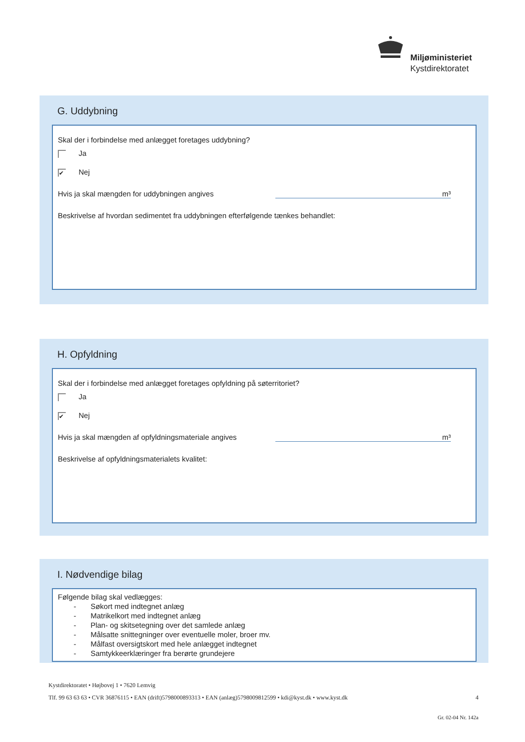Miljøministeriet
Kystdirektoratet
G. Uddybning
Skal der i forbindelse med anlægget foretages uddybning?
Ja
✔ Nej
Hvis ja skal mængden for uddybningen angives m³
Beskrivelse af hvordan sedimentet fra uddybningen efterfølgende tænkes behandlet:
H. Opfyldning
Skal der i forbindelse med anlægget foretages opfyldning på søterritoriet?
Ja
✔ Nej
Hvis ja skal mængden af opfyldningsmateriale angives m³
Beskrivelse af opfyldningsmaterialets kvalitet:
I. Nødvendige bilag
Følgende bilag skal vedlægges:
- Søkort med indtegnet anlæg
- Matrikelkort med indtegnet anlæg
- Plan- og skitsetegning over det samlede anlæg
- Målsatte snittegninger over eventuelle moler, broer mv.
- Målfast oversigtskort med hele anlægget indtegnet
- Samtykkeerklæringer fra berørte grundejere
Kystdirektoratet • Højbovej 1 • 7620 Lemvig
Tlf. 99 63 63 63 • CVR 36876115 • EAN (drift)5798000893313 • EAN (anlæg)5798009812599 • kdi@kyst.dk • www.kyst.dk 4
Gr. 02-04 Nr. 142a